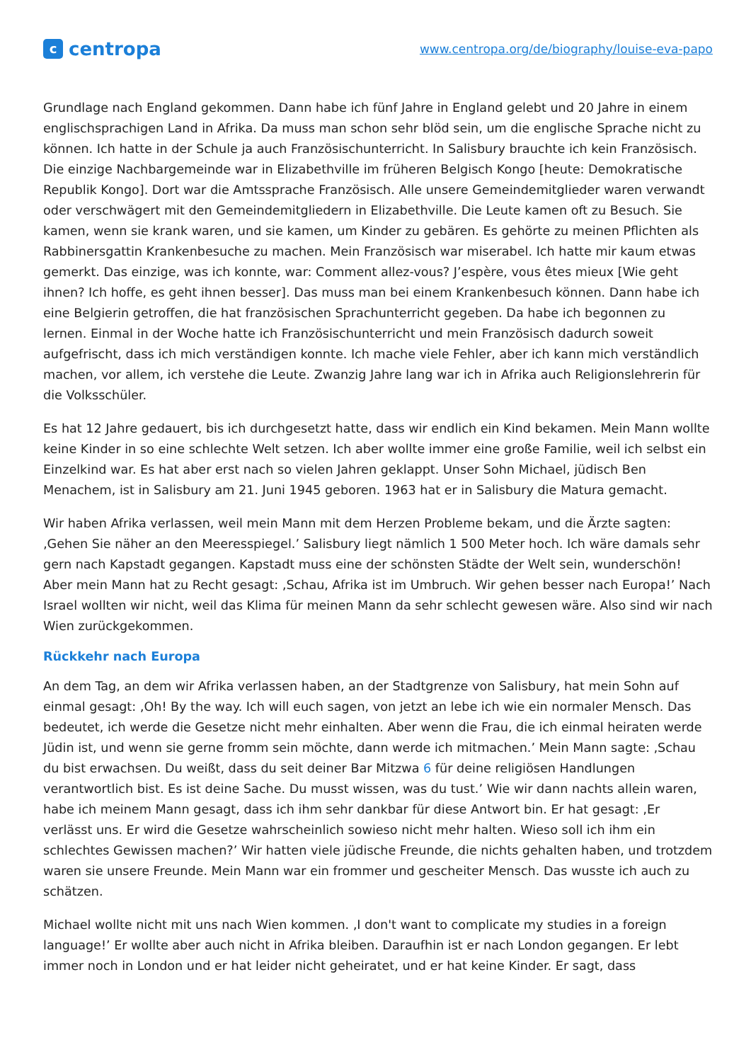ccentropa
www.centropa.org/de/biography/louise-eva-papo
Grundlage nach England gekommen. Dann habe ich fünf Jahre in England gelebt und 20 Jahre in einem englischsprachigen Land in Afrika. Da muss man schon sehr blöd sein, um die englische Sprache nicht zu können. Ich hatte in der Schule ja auch Französischunterricht. In Salisbury brauchte ich kein Französisch. Die einzige Nachbargemeinde war in Elizabethville im früheren Belgisch Kongo [heute: Demokratische Republik Kongo]. Dort war die Amtssprache Französisch. Alle unsere Gemeindemitglieder waren verwandt oder verschwägert mit den Gemeindemitgliedern in Elizabethville. Die Leute kamen oft zu Besuch. Sie kamen, wenn sie krank waren, und sie kamen, um Kinder zu gebären. Es gehörte zu meinen Pflichten als Rabbinersgattin Krankenbesuche zu machen. Mein Französisch war miserabel. Ich hatte mir kaum etwas gemerkt. Das einzige, was ich konnte, war: Comment allez-vous? J’espère, vous êtes mieux [Wie geht ihnen? Ich hoffe, es geht ihnen besser]. Das muss man bei einem Krankenbesuch können. Dann habe ich eine Belgierin getroffen, die hat französischen Sprachunterricht gegeben. Da habe ich begonnen zu lernen. Einmal in der Woche hatte ich Französischunterricht und mein Französisch dadurch soweit aufgefrischt, dass ich mich verständigen konnte. Ich mache viele Fehler, aber ich kann mich verständlich machen, vor allem, ich verstehe die Leute. Zwanzig Jahre lang war ich in Afrika auch Religionslehrerin für die Volksschüler.
Es hat 12 Jahre gedauert, bis ich durchgesetzt hatte, dass wir endlich ein Kind bekamen. Mein Mann wollte keine Kinder in so eine schlechte Welt setzen. Ich aber wollte immer eine große Familie, weil ich selbst ein Einzelkind war. Es hat aber erst nach so vielen Jahren geklappt. Unser Sohn Michael, jüdisch Ben Menachem, ist in Salisbury am 21. Juni 1945 geboren. 1963 hat er in Salisbury die Matura gemacht.
Wir haben Afrika verlassen, weil mein Mann mit dem Herzen Probleme bekam, und die Ärzte sagten: ‚Gehen Sie näher an den Meeresspiegel.’ Salisbury liegt nämlich 1 500 Meter hoch. Ich wäre damals sehr gern nach Kapstadt gegangen. Kapstadt muss eine der schönsten Städte der Welt sein, wunderschön! Aber mein Mann hat zu Recht gesagt: ‚Schau, Afrika ist im Umbruch. Wir gehen besser nach Europa!’ Nach Israel wollten wir nicht, weil das Klima für meinen Mann da sehr schlecht gewesen wäre. Also sind wir nach Wien zurückgekommen.
Rückkehr nach Europa
An dem Tag, an dem wir Afrika verlassen haben, an der Stadtgrenze von Salisbury, hat mein Sohn auf einmal gesagt: ‚Oh! By the way. Ich will euch sagen, von jetzt an lebe ich wie ein normaler Mensch. Das bedeutet, ich werde die Gesetze nicht mehr einhalten. Aber wenn die Frau, die ich einmal heiraten werde Jüdin ist, und wenn sie gerne fromm sein möchte, dann werde ich mitmachen.’ Mein Mann sagte: ‚Schau du bist erwachsen. Du weißt, dass du seit deiner Bar Mitzwa 6 für deine religiösen Handlungen verantwortlich bist. Es ist deine Sache. Du musst wissen, was du tust.’ Wie wir dann nachts allein waren, habe ich meinem Mann gesagt, dass ich ihm sehr dankbar für diese Antwort bin. Er hat gesagt: ‚Er verlässt uns. Er wird die Gesetze wahrscheinlich sowieso nicht mehr halten. Wieso soll ich ihm ein schlechtes Gewissen machen?’ Wir hatten viele jüdische Freunde, die nichts gehalten haben, und trotzdem waren sie unsere Freunde. Mein Mann war ein frommer und gescheiter Mensch. Das wusste ich auch zu schätzen.
Michael wollte nicht mit uns nach Wien kommen. ‚I don't want to complicate my studies in a foreign language!’ Er wollte aber auch nicht in Afrika bleiben. Daraufhin ist er nach London gegangen. Er lebt immer noch in London und er hat leider nicht geheiratet, und er hat keine Kinder. Er sagt, dass